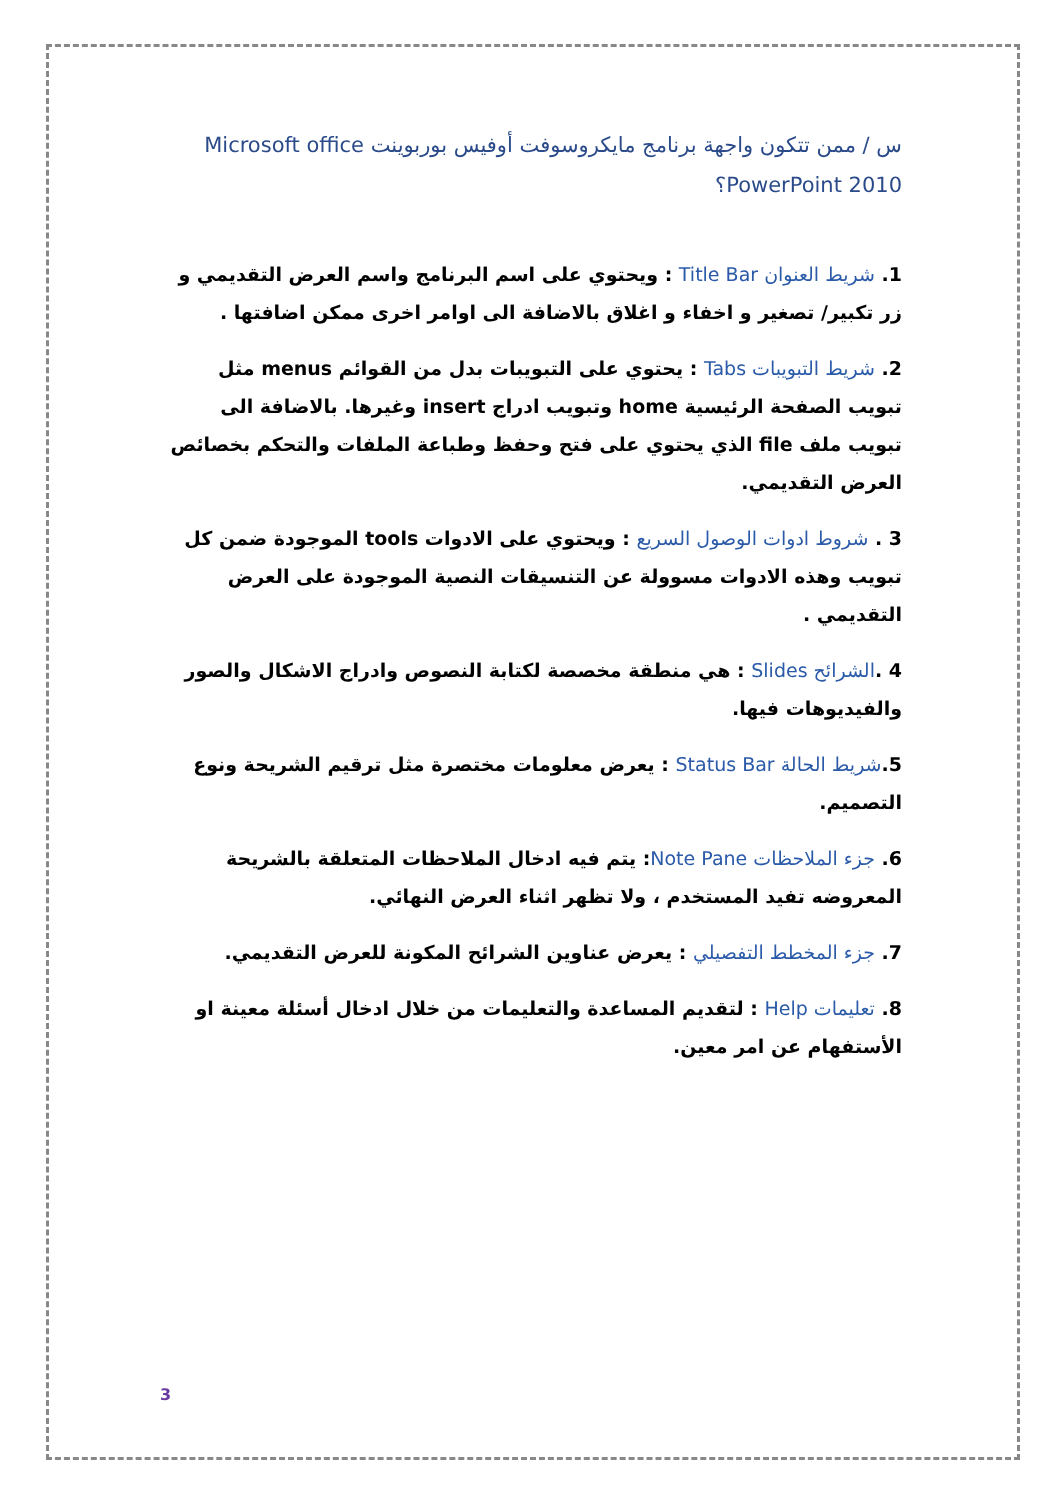س / ممن تتكون واجهة برنامج مايكروسوفت أوفيس بوربوينت Microsoft office PowerPoint 2010؟
1. شريط العنوان Title Bar : ويحتوي على اسم البرنامج واسم العرض التقديمي و زر تكبير/ تصغير و اخفاء و اغلاق بالاضافة الى اوامر اخرى ممكن اضافتها .
2. شريط التبويبات Tabs : يحتوي على التبويبات بدل من القوائم menus مثل تبويب الصفحة الرئيسية home وتبويب ادراج insert وغيرها. بالاضافة الى تبويب ملف file الذي يحتوي على فتح وحفظ وطباعة الملفات والتحكم بخصائص العرض التقديمي.
3 . شروط ادوات الوصول السريع : ويحتوي على الادوات tools الموجودة ضمن كل تبويب وهذه الادوات مسوولة عن التنسيقات النصية الموجودة على العرض التقديمي .
4 .الشرائح Slides : هي منطقة مخصصة لكتابة النصوص وادراج الاشكال والصور والفيديوهات فيها.
5.شريط الحالة Status Bar : يعرض معلومات مختصرة مثل ترقيم الشريحة ونوع التصميم.
6. جزء الملاحظات Note Pane: يتم فيه ادخال الملاحظات المتعلقة بالشريحة المعروضه تفيد المستخدم ، ولا تظهر اثناء العرض النهائي.
7. جزء المخطط التفصيلي : يعرض عناوين الشرائح المكونة للعرض التقديمي.
8. تعليمات Help : لتقديم المساعدة والتعليمات من خلال ادخال أسئلة معينة او الأستفهام عن امر معين.
3